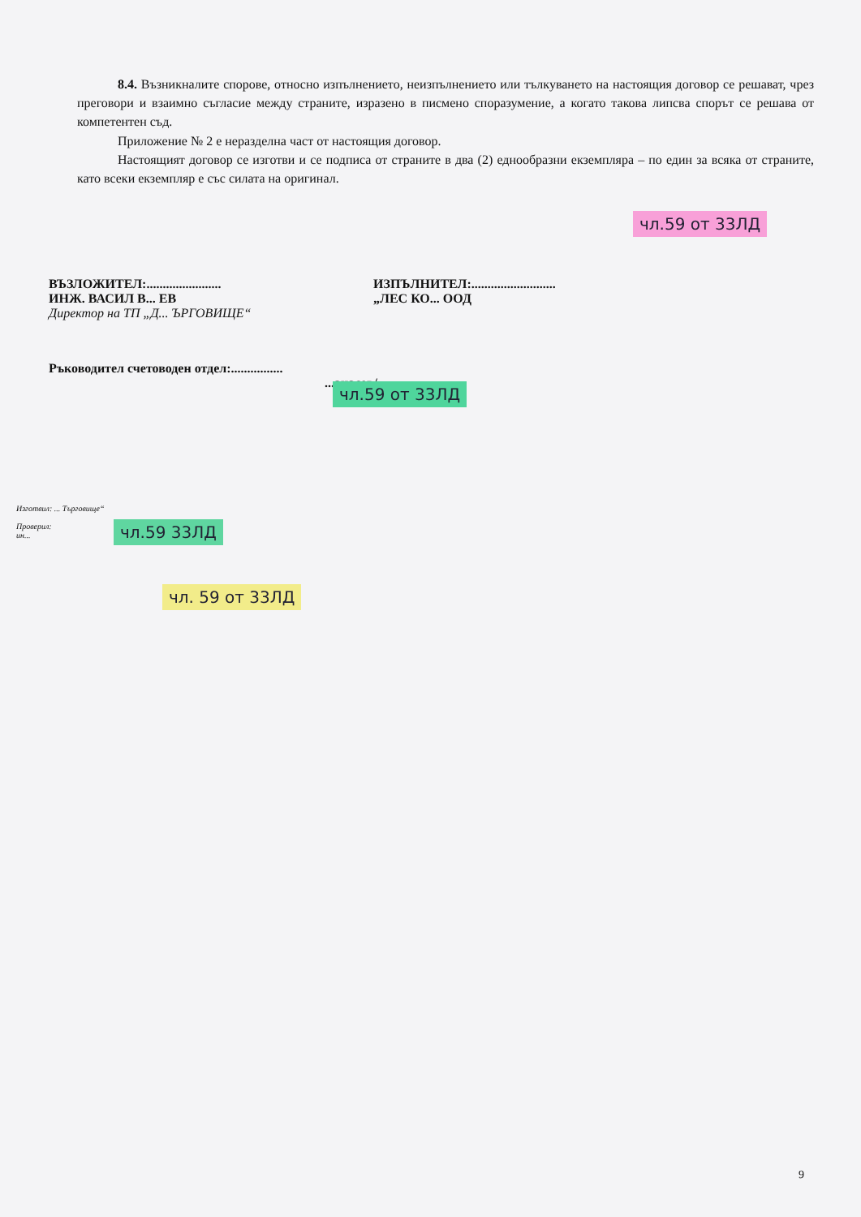8.4. Възникналите спорове, относно изпълнението, неизпълнението или тълкуването на настоящия договор се решават, чрез преговори и взаимно съгласие между страните, изразено в писмено споразумение, а когато такова липсва спорът се решава от компетентен съд.
Приложение № 2 е неразделна част от настоящия договор.
Настоящият договор се изготви и се подписа от страните в два (2) еднообразни екземпляра – по един за всяка от страните, като всеки екземпляр е със силата на оригинал.
ВЪЗЛОЖИТЕЛ:.......................
ИНЖ. ВАСИЛ В... ЕВ
Директор на ТП „Д... ЪРГОВИЩЕ“
ИЗПЪЛНИТЕЛ:..........................
„ЛЕС КО... ООД
Ръководител счетоводен отдел:................
...анасов/
Изготвил: ... Търговище“
Проверил:
ин...
9
чл.59 33ЛД
чл. 59 от 33ЛД
чл.59 от 33ЛД
чл.59 от 33ЛД